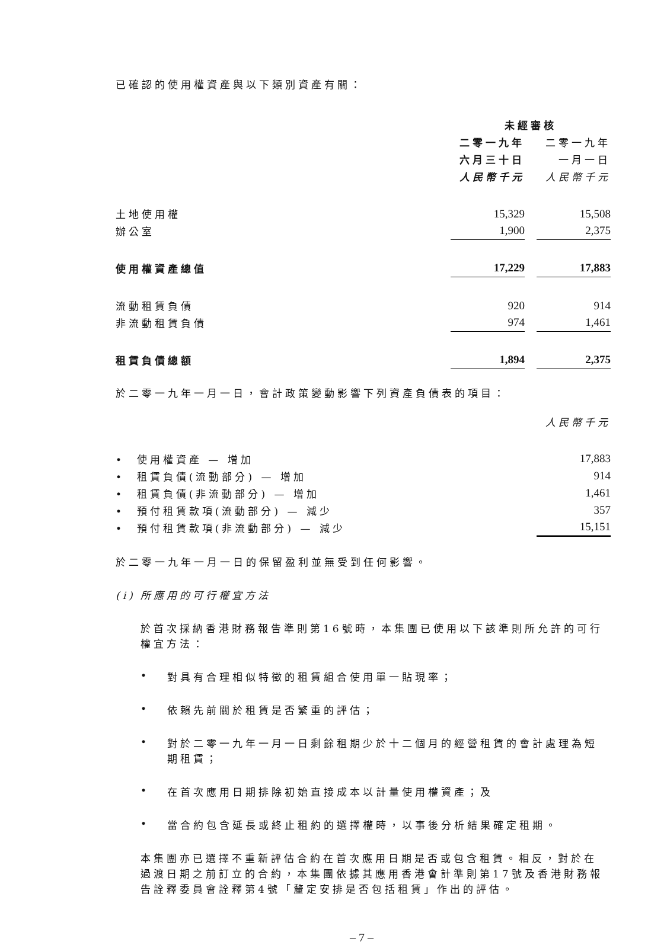已確認的使用權資產與以下類別資產有關：
| | 未經審核 | | |
| | 二零一九年 | | 二零一九年 |
| | 六月三十日 | | 一月一日 |
| | 人民幣千元 | | 人民幣千元 |
| 土地使用權 | 15,329 | | 15,508 |
| 辦公室 | 1,900 | | 2,375 |
| 使用權資產總值 | 17,229 | | 17,883 |
| 流動租賃負債 | 920 | | 914 |
| 非流動租賃負債 | 974 | | 1,461 |
| 租賃負債總額 | 1,894 | | 2,375 |
於二零一九年一月一日，會計政策變動影響下列資產負債表的項目：
| | 人民幣千元 |
| • 使用權資產 — 增加 | 17,883 |
| • 租賃負債(流動部分) — 增加 | 914 |
| • 租賃負債(非流動部分) — 增加 | 1,461 |
| • 預付租賃款項(流動部分) — 減少 | 357 |
| • 預付租賃款項(非流動部分) — 減少 | 15,151 |
於二零一九年一月一日的保留盈利並無受到任何影響。
(i) 所應用的可行權宜方法
於首次採納香港財務報告準則第16號時，本集團已使用以下該準則所允許的可行權宜方法：
•
對具有合理相似特徵的租賃組合使用單一貼現率；
•
依賴先前關於租賃是否繁重的評估；
•
對於二零一九年一月一日剩餘租期少於十二個月的經營租賃的會計處理為短期租賃；
•
在首次應用日期排除初始直接成本以計量使用權資產；及
•
當合約包含延長或終止租約的選擇權時，以事後分析結果確定租期。
本集團亦已選擇不重新評估合約在首次應用日期是否或包含租賃。相反，對於在過渡日期之前訂立的合約，本集團依據其應用香港會計準則第17號及香港財務報告詮釋委員會詮釋第4號「釐定安排是否包括租賃」作出的評估。
– 7 –